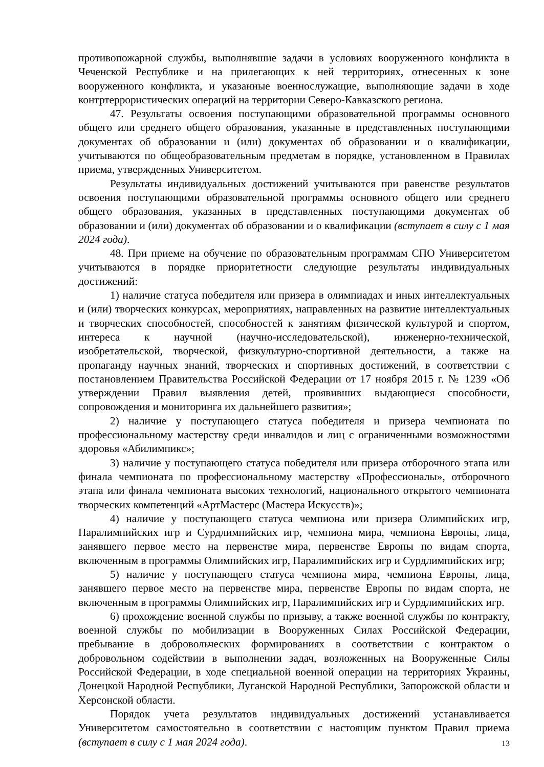противопожарной службы, выполнявшие задачи в условиях вооруженного конфликта в Чеченской Республике и на прилегающих к ней территориях, отнесенных к зоне вооруженного конфликта, и указанные военнослужащие, выполняющие задачи в ходе контртеррористических операций на территории Северо-Кавказского региона.
47. Результаты освоения поступающими образовательной программы основного общего или среднего общего образования, указанные в представленных поступающими документах об образовании и (или) документах об образовании и о квалификации, учитываются по общеобразовательным предметам в порядке, установленном в Правилах приема, утвержденных Университетом.
Результаты индивидуальных достижений учитываются при равенстве результатов освоения поступающими образовательной программы основного общего или среднего общего образования, указанных в представленных поступающими документах об образовании и (или) документах об образовании и о квалификации (вступает в силу с 1 мая 2024 года).
48. При приеме на обучение по образовательным программам СПО Университетом учитываются в порядке приоритетности следующие результаты индивидуальных достижений:
1) наличие статуса победителя или призера в олимпиадах и иных интеллектуальных и (или) творческих конкурсах, мероприятиях, направленных на развитие интеллектуальных и творческих способностей, способностей к занятиям физической культурой и спортом, интереса к научной (научно-исследовательской), инженерно-технической, изобретательской, творческой, физкультурно-спортивной деятельности, а также на пропаганду научных знаний, творческих и спортивных достижений, в соответствии с постановлением Правительства Российской Федерации от 17 ноября 2015 г. № 1239 «Об утверждении Правил выявления детей, проявивших выдающиеся способности, сопровождения и мониторинга их дальнейшего развития»;
2) наличие у поступающего статуса победителя и призера чемпионата по профессиональному мастерству среди инвалидов и лиц с ограниченными возможностями здоровья «Абилимпикс»;
3) наличие у поступающего статуса победителя или призера отборочного этапа или финала чемпионата по профессиональному мастерству «Профессионалы», отборочного этапа или финала чемпионата высоких технологий, национального открытого чемпионата творческих компетенций «АртМастерс (Мастера Искусств)»;
4) наличие у поступающего статуса чемпиона или призера Олимпийских игр, Паралимпийских игр и Сурдлимпийских игр, чемпиона мира, чемпиона Европы, лица, занявшего первое место на первенстве мира, первенстве Европы по видам спорта, включенным в программы Олимпийских игр, Паралимпийских игр и Сурдлимпийских игр;
5) наличие у поступающего статуса чемпиона мира, чемпиона Европы, лица, занявшего первое место на первенстве мира, первенстве Европы по видам спорта, не включенным в программы Олимпийских игр, Паралимпийских игр и Сурдлимпийских игр.
6) прохождение военной службы по призыву, а также военной службы по контракту, военной службы по мобилизации в Вооруженных Силах Российской Федерации, пребывание в добровольческих формированиях в соответствии с контрактом о добровольном содействии в выполнении задач, возложенных на Вооруженные Силы Российской Федерации, в ходе специальной военной операции на территориях Украины, Донецкой Народной Республики, Луганской Народной Республики, Запорожской области и Херсонской области.
Порядок учета результатов индивидуальных достижений устанавливается Университетом самостоятельно в соответствии с настоящим пунктом Правил приема (вступает в силу с 1 мая 2024 года).
13